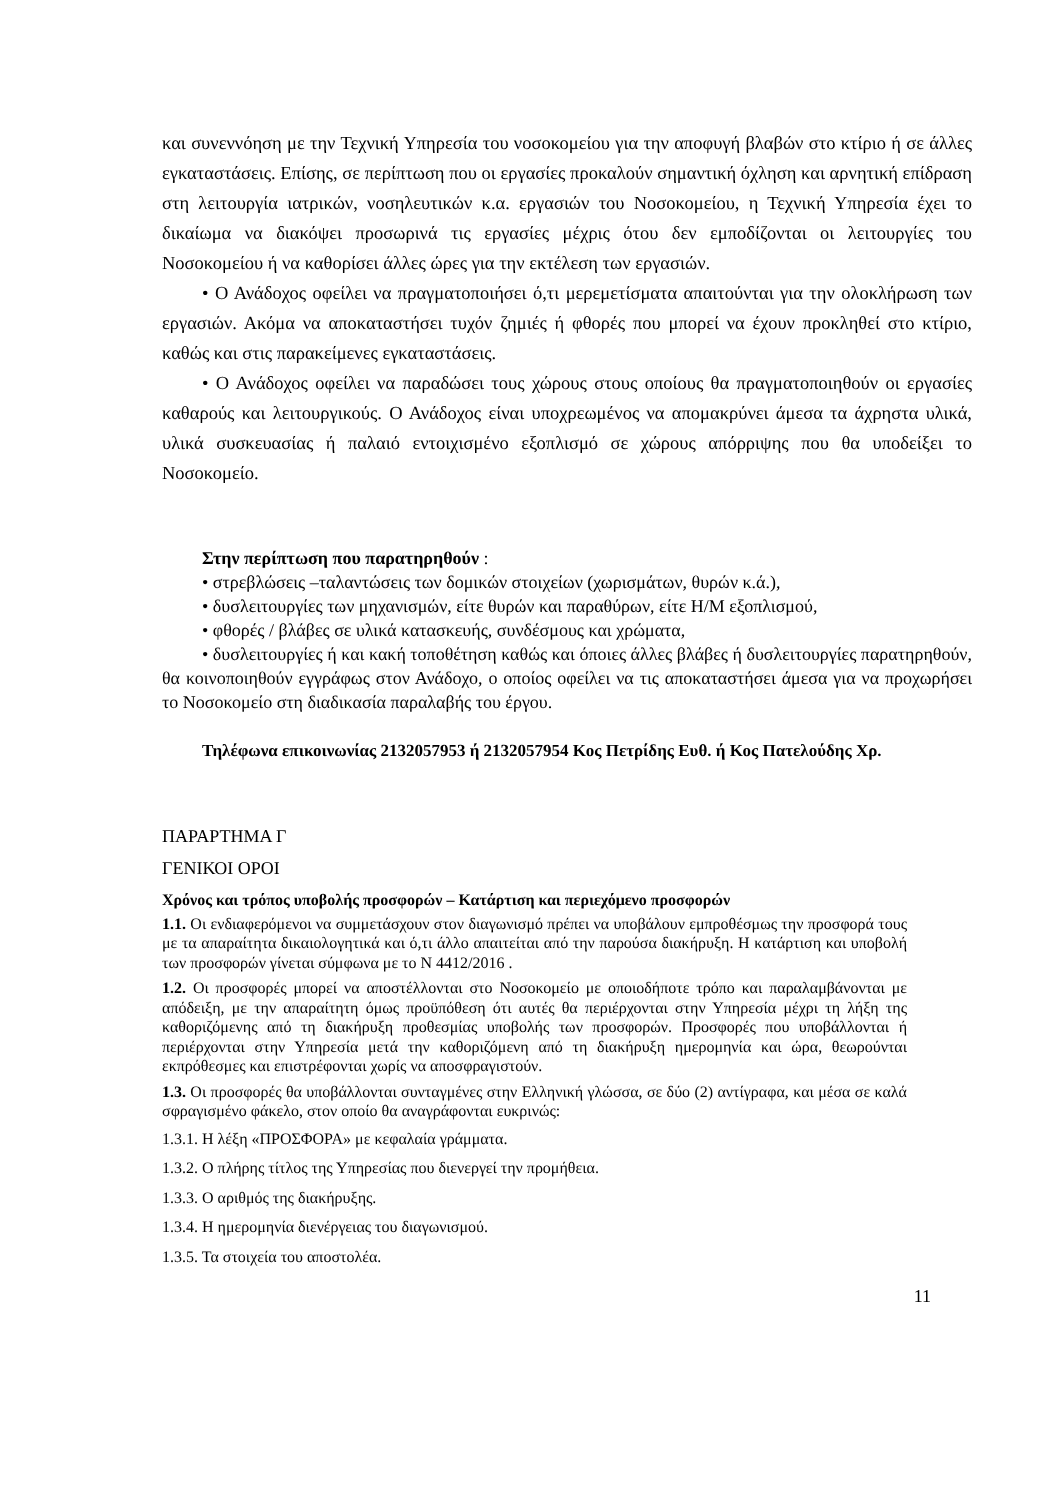και συνεννόηση με την Τεχνική Υπηρεσία του νοσοκομείου για την αποφυγή βλαβών στο κτίριο ή σε άλλες εγκαταστάσεις. Επίσης, σε περίπτωση που οι εργασίες προκαλούν σημαντική όχληση και αρνητική επίδραση στη λειτουργία ιατρικών, νοσηλευτικών κ.α. εργασιών του Νοσοκομείου, η Τεχνική Υπηρεσία έχει το δικαίωμα να διακόψει προσωρινά τις εργασίες μέχρις ότου δεν εμποδίζονται οι λειτουργίες του Νοσοκομείου ή να καθορίσει άλλες ώρες για την εκτέλεση των εργασιών.
• Ο Ανάδοχος οφείλει να πραγματοποιήσει ό,τι μερεμετίσματα απαιτούνται για την ολοκλήρωση των εργασιών. Ακόμα να αποκαταστήσει τυχόν ζημιές ή φθορές που μπορεί να έχουν προκληθεί στο κτίριο, καθώς και στις παρακείμενες εγκαταστάσεις.
• Ο Ανάδοχος οφείλει να παραδώσει τους χώρους στους οποίους θα πραγματοποιηθούν οι εργασίες καθαρούς και λειτουργικούς. Ο Ανάδοχος είναι υποχρεωμένος να απομακρύνει άμεσα τα άχρηστα υλικά, υλικά συσκευασίας ή παλαιό εντοιχισμένο εξοπλισμό σε χώρους απόρριψης που θα υποδείξει το Νοσοκομείο.
Στην περίπτωση που παρατηρηθούν :
• στρεβλώσεις –ταλαντώσεις των δομικών στοιχείων (χωρισμάτων, θυρών κ.ά.),
• δυσλειτουργίες των μηχανισμών, είτε θυρών και παραθύρων, είτε Η/Μ εξοπλισμού,
• φθορές / βλάβες σε υλικά κατασκευής, συνδέσμους και χρώματα,
• δυσλειτουργίες ή και κακή τοποθέτηση καθώς και όποιες άλλες βλάβες ή δυσλειτουργίες παρατηρηθούν, θα κοινοποιηθούν εγγράφως στον Ανάδοχο, ο οποίος οφείλει να τις αποκαταστήσει άμεσα για να προχωρήσει το Νοσοκομείο στη διαδικασία παραλαβής του έργου.
Τηλέφωνα επικοινωνίας 2132057953 ή 2132057954 Κος Πετρίδης Ευθ. ή Κος Πατελούδης Χρ.
ΠΑΡΑΡΤΗΜΑ Γ
ΓΕΝΙΚΟΙ ΟΡΟΙ
Χρόνος και τρόπος υποβολής προσφορών – Κατάρτιση και περιεχόμενο προσφορών
1.1. Οι ενδιαφερόμενοι να συμμετάσχουν στον διαγωνισμό πρέπει να υποβάλουν εμπροθέσμως την προσφορά τους με τα απαραίτητα δικαιολογητικά και ό,τι άλλο απαιτείται από την παρούσα διακήρυξη. Η κατάρτιση και υποβολή των προσφορών γίνεται σύμφωνα με το Ν 4412/2016 .
1.2. Οι προσφορές μπορεί να αποστέλλονται στο Νοσοκομείο με οποιοδήποτε τρόπο και παραλαμβάνονται με απόδειξη, με την απαραίτητη όμως προϋπόθεση ότι αυτές θα περιέρχονται στην Υπηρεσία μέχρι τη λήξη της καθοριζόμενης από τη διακήρυξη προθεσμίας υποβολής των προσφορών. Προσφορές που υποβάλλονται ή περιέρχονται στην Υπηρεσία μετά την καθοριζόμενη από τη διακήρυξη ημερομηνία και ώρα, θεωρούνται εκπρόθεσμες και επιστρέφονται χωρίς να αποσφραγιστούν.
1.3. Οι προσφορές θα υποβάλλονται συνταγμένες στην Ελληνική γλώσσα, σε δύο (2) αντίγραφα, και μέσα σε καλά σφραγισμένο φάκελο, στον οποίο θα αναγράφονται ευκρινώς:
1.3.1. Η λέξη «ΠΡΟΣΦΟΡΑ» με κεφαλαία γράμματα.
1.3.2. Ο πλήρης τίτλος της Υπηρεσίας που διενεργεί την προμήθεια.
1.3.3. Ο αριθμός της διακήρυξης.
1.3.4. Η ημερομηνία διενέργειας του διαγωνισμού.
1.3.5. Τα στοιχεία του αποστολέα.
11